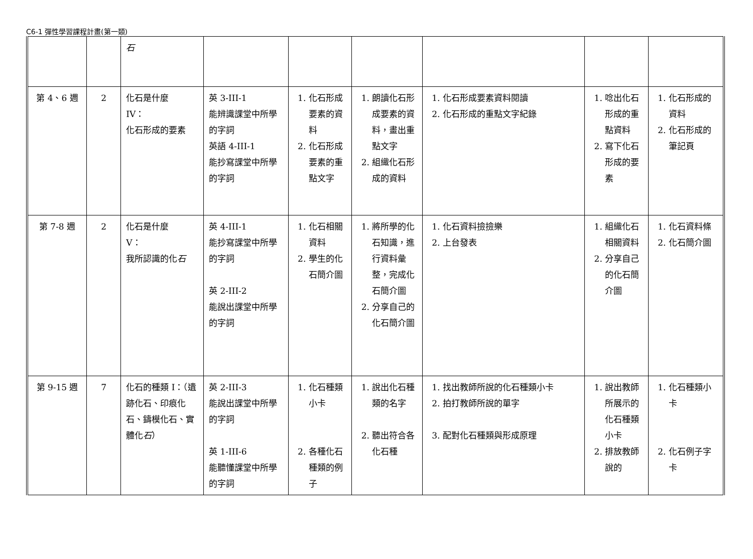C6-1 彈性學習課程計畫(第一類)
| | | 石 | | | | | | |
| 第 4、6 週 | 2 | 化石是什麼 IV： 化石形成的要素 | 英 3-III-1 能辨識課堂中所學的字詞 英語 4-III-1 能抄寫課堂中所學的字詞 | 1. 化石形成要素的資料 2. 化石形成要素的重點文字 | 1. 朗讀化石形成要素的資料，畫出重點文字 2. 組織化石形成的資料 | 1. 化石形成要素資料閱讀 2. 化石形成的重點文字紀錄 | 1. 唸出化石形成的重點資料 2. 寫下化石形成的要素 | 1. 化石形成的資料 2. 化石形成的筆記頁 |
| 第 7-8 週 | 2 | 化石是什麼 V： 我所認識的化 石 | 英 4-III-1 能抄寫課堂中所學的字詞 英 2-III-2 能說出課堂中所學的字詞 | 1. 化石相關資料 2. 學生的化石簡介圖 | 1. 將所學的化石知識，進行資料彙整，完成化石簡介圖 2. 分享自己的化石簡介圖 | 1. 化石資料撿撿樂 2. 上台發表 | 1. 組織化石相關資料 2. 分享自己的化石簡介圖 | 1. 化石資料條 2. 化石簡介圖 |
| 第 9-15 週 | 7 | 化石的種類 I：（遺跡化石、印痕化石、鑄模化石、實體化 石 ） | 英 2-III-3 能說出課堂中所學的字詞 英 1-III-6 能聽懂課堂中所學的字詞 | 1. 化石種類小卡 2. 各種化石種類的例子 | 1. 說出化石種類的名字 2. 聽出符合各化石種 | 1. 找出教師所說的化石種類小卡 2. 拍打教師所說的單字 3. 配對化石種類與形成原理 | 1. 說出教師所展示的化石種類小卡 2. 排放教師說的 | 1. 化石種類小卡 2. 化石例子字卡 |